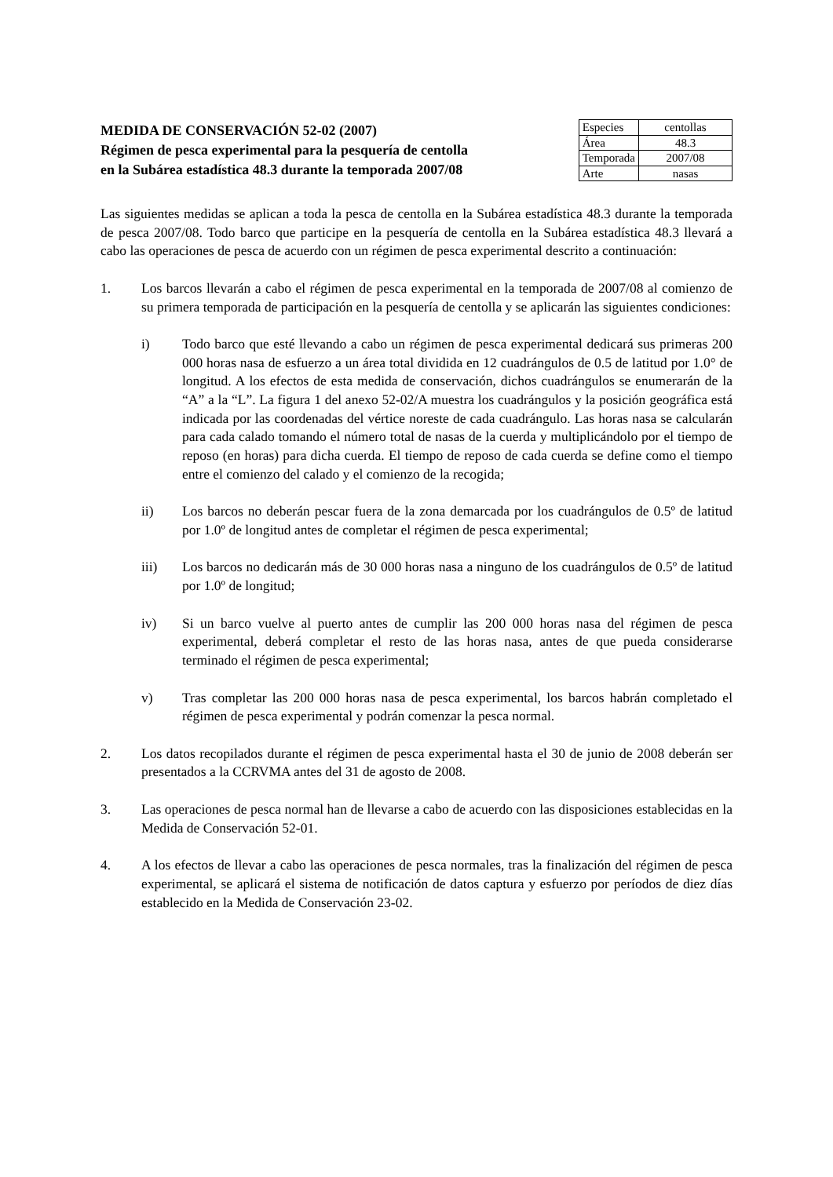MEDIDA DE CONSERVACIÓN 52-02 (2007)
Régimen de pesca experimental para la pesquería de centolla
en la Subárea estadística 48.3 durante la temporada 2007/08
| Especies | centollas |
| Área | 48.3 |
| Temporada | 2007/08 |
| Arte | nasas |
Las siguientes medidas se aplican a toda la pesca de centolla en la Subárea estadística 48.3 durante la temporada de pesca 2007/08. Todo barco que participe en la pesquería de centolla en la Subárea estadística 48.3 llevará a cabo las operaciones de pesca de acuerdo con un régimen de pesca experimental descrito a continuación:
1. Los barcos llevarán a cabo el régimen de pesca experimental en la temporada de 2007/08 al comienzo de su primera temporada de participación en la pesquería de centolla y se aplicarán las siguientes condiciones:
i) Todo barco que esté llevando a cabo un régimen de pesca experimental dedicará sus primeras 200 000 horas nasa de esfuerzo a un área total dividida en 12 cuadrángulos de 0.5 de latitud por 1.0° de longitud. A los efectos de esta medida de conservación, dichos cuadrángulos se enumerarán de la “A” a la “L”. La figura 1 del anexo 52-02/A muestra los cuadrángulos y la posición geográfica está indicada por las coordenadas del vértice noreste de cada cuadrángulo. Las horas nasa se calcularán para cada calado tomando el número total de nasas de la cuerda y multiplicándolo por el tiempo de reposo (en horas) para dicha cuerda. El tiempo de reposo de cada cuerda se define como el tiempo entre el comienzo del calado y el comienzo de la recogida;
ii) Los barcos no deberán pescar fuera de la zona demarcada por los cuadrángulos de 0.5º de latitud por 1.0º de longitud antes de completar el régimen de pesca experimental;
iii) Los barcos no dedicarán más de 30 000 horas nasa a ninguno de los cuadrángulos de 0.5º de latitud por 1.0º de longitud;
iv) Si un barco vuelve al puerto antes de cumplir las 200 000 horas nasa del régimen de pesca experimental, deberá completar el resto de las horas nasa, antes de que pueda considerarse terminado el régimen de pesca experimental;
v) Tras completar las 200 000 horas nasa de pesca experimental, los barcos habrán completado el régimen de pesca experimental y podrán comenzar la pesca normal.
2. Los datos recopilados durante el régimen de pesca experimental hasta el 30 de junio de 2008 deberán ser presentados a la CCRVMA antes del 31 de agosto de 2008.
3. Las operaciones de pesca normal han de llevarse a cabo de acuerdo con las disposiciones establecidas en la Medida de Conservación 52-01.
4. A los efectos de llevar a cabo las operaciones de pesca normales, tras la finalización del régimen de pesca experimental, se aplicará el sistema de notificación de datos captura y esfuerzo por períodos de diez días establecido en la Medida de Conservación 23-02.